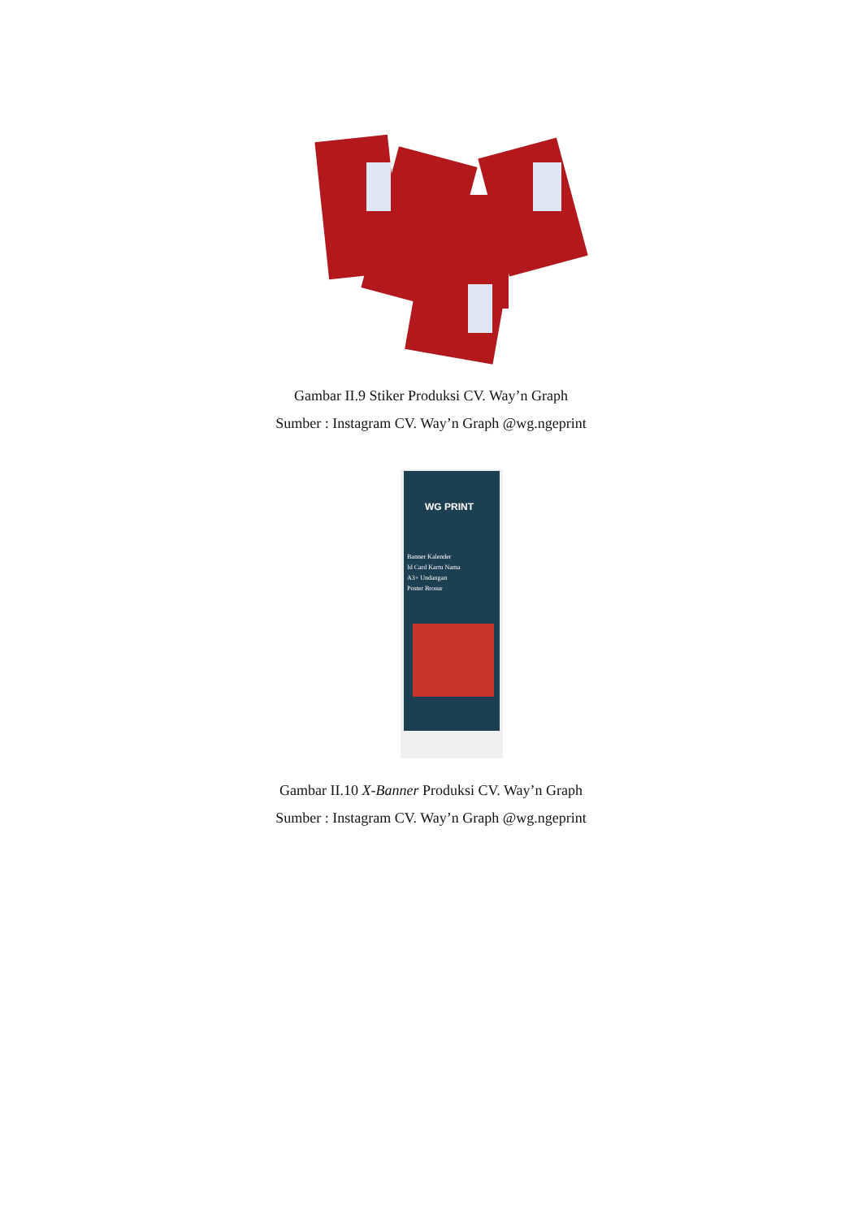Gambar II.9 Stiker Produksi CV. Way’n Graph
Sumber : Instagram CV. Way’n Graph @wg.ngeprint
WG PRINT
Banner Kalender
Id Card Kartu Nama
A3+ Undangan
Poster Brosur
Gambar II.10 X-Banner Produksi CV. Way’n Graph
Sumber : Instagram CV. Way’n Graph @wg.ngeprint